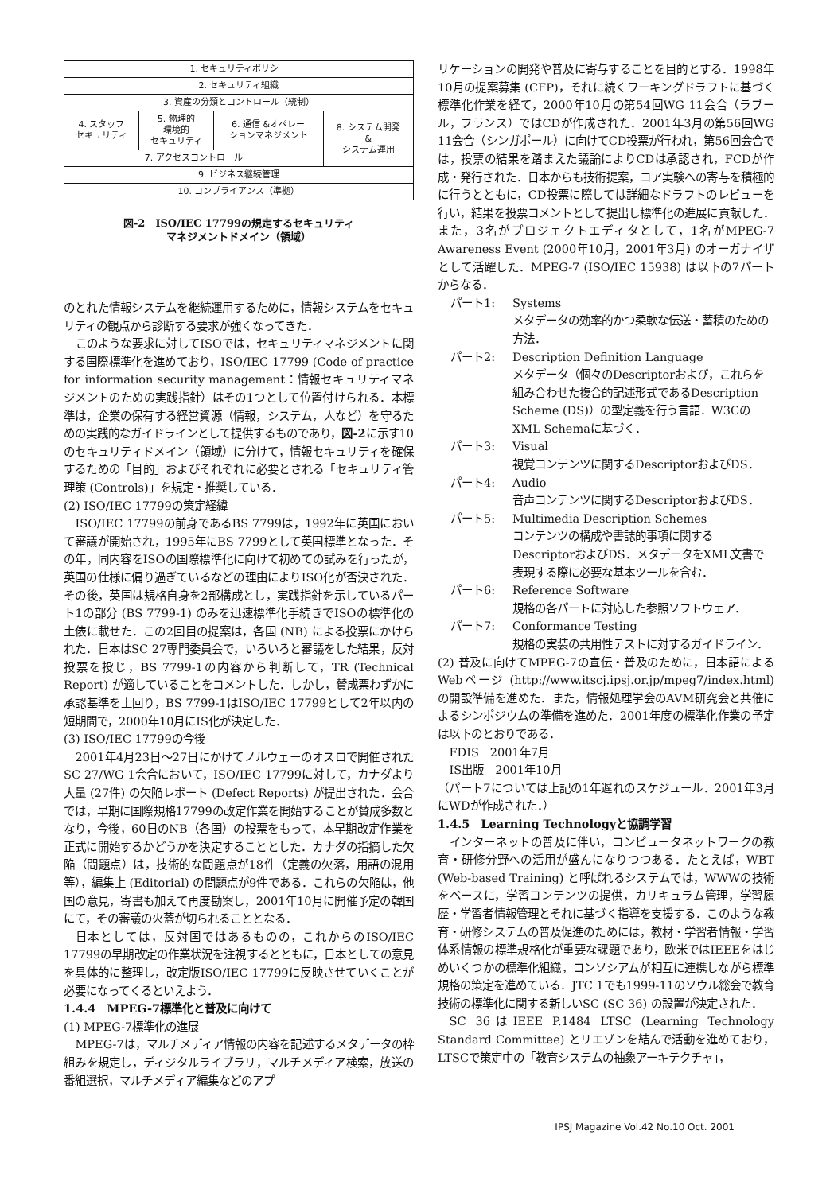| 1. セキュリティポリシー | | | |
| 2. セキュリティ組織 | | | |
| 3. 資産の分類とコントロール（統制） | | | |
| 4. スタッフ セキュリティ | 5. 物理的 環境的 セキュリティ | 6. 通信 &オペレー ションマネジメント | 8. システム開発 & システム運用 |
| 7. アクセスコントロール | | | |
| 9. ビジネス継続管理 | | | |
| 10. コンプライアンス（準拠） | | | |
図-2　ISO/IEC 17799の規定するセキュリティ
マネジメントドメイン（領域）
のとれた情報システムを継続運用するために，情報システムをセキュリティの観点から診断する要求が強くなってきた．
このような要求に対してISOでは，セキュリティマネジメントに関する国際標準化を進めており，ISO/IEC 17799 (Code of practice for information security management：情報セキュリティマネジメントのための実践指針）はその1つとして位置付けられる．本標準は，企業の保有する経営資源（情報，システム，人など）を守るための実践的なガイドラインとして提供するものであり，図-2に示す10のセキュリティドメイン（領域）に分けて，情報セキュリティを確保するための「目的」およびそれぞれに必要とされる「セキュリティ管理策 (Controls)」を規定・推奨している．
(2) ISO/IEC 17799の策定経緯
ISO/IEC 17799の前身であるBS 7799は，1992年に英国において審議が開始され，1995年にBS 7799として英国標準となった．その年，同内容をISOの国際標準化に向けて初めての試みを行ったが，英国の仕様に偏り過ぎているなどの理由によりISO化が否決された．その後，英国は規格自身を2部構成とし，実践指針を示しているパート1の部分 (BS 7799-1) のみを迅速標準化手続きでISOの標準化の土俵に載せた．この2回目の提案は，各国 (NB) による投票にかけられた．日本はSC 27専門委員会で，いろいろと審議をした結果，反対投票を投じ，BS 7799-1の内容から判断して，TR (Technical Report) が適していることをコメントした．しかし，賛成票わずかに承認基準を上回り，BS 7799-1はISO/IEC 17799として2年以内の短期間で，2000年10月にIS化が決定した．
(3) ISO/IEC 17799の今後
2001年4月23日〜27日にかけてノルウェーのオスロで開催されたSC 27/WG 1会合において，ISO/IEC 17799に対して，カナダより大量 (27件) の欠陥レポート (Defect Reports) が提出された．会合では，早期に国際規格17799の改定作業を開始することが賛成多数となり，今後，60日のNB（各国）の投票をもって，本早期改定作業を正式に開始するかどうかを決定することとした．カナダの指摘した欠陥（問題点）は，技術的な問題点が18件（定義の欠落，用語の混用等），編集上 (Editorial) の問題点が9件である．これらの欠陥は，他国の意見，寄書も加えて再度勘案し，2001年10月に開催予定の韓国にて，その審議の火蓋が切られることとなる．
日本としては，反対国ではあるものの，これからのISO/IEC 17799の早期改定の作業状況を注視するとともに，日本としての意見を具体的に整理し，改定版ISO/IEC 17799に反映させていくことが必要になってくるといえよう．
1.4.4　MPEG-7標準化と普及に向けて
(1) MPEG-7標準化の進展
MPEG-7は，マルチメディア情報の内容を記述するメタデータの枠組みを規定し，ディジタルライブラリ，マルチメディア検索，放送の番組選択，マルチメディア編集などのアプ
リケーションの開発や普及に寄与することを目的とする．1998年10月の提案募集 (CFP)，それに続くワーキングドラフトに基づく標準化作業を経て，2000年10月の第54回WG 11会合（ラブール，フランス）ではCDが作成された．2001年3月の第56回WG 11会合（シンガポール）に向けてCD投票が行われ，第56回会合では，投票の結果を踏まえた議論によりCDは承認され，FCDが作成・発行された．日本からも技術提案，コア実験への寄与を積極的に行うとともに，CD投票に際しては詳細なドラフトのレビューを行い，結果を投票コメントとして提出し標準化の進展に貢献した．また，3名がプロジェクトエディタとして，1名がMPEG-7 Awareness Event (2000年10月，2001年3月) のオーガナイザとして活躍した．MPEG-7 (ISO/IEC 15938) は以下の7パートからなる．
パート1: Systems
メタデータの効率的かつ柔軟な伝送・蓄積のための方法．
パート2: Description Definition Language
メタデータ（個々のDescriptorおよび，これらを組み合わせた複合的記述形式であるDescription Scheme (DS)）の型定義を行う言語．W3CのXML Schemaに基づく．
パート3: Visual
視覚コンテンツに関するDescriptorおよびDS．
パート4: Audio
音声コンテンツに関するDescriptorおよびDS．
パート5: Multimedia Description Schemes
コンテンツの構成や書誌的事項に関するDescriptorおよびDS．メタデータをXML文書で表現する際に必要な基本ツールを含む．
パート6: Reference Software
規格の各パートに対応した参照ソフトウェア．
パート7: Conformance Testing
規格の実装の共用性テストに対するガイドライン．
(2) 普及に向けてMPEG-7の宣伝・普及のために，日本語によるWebページ (http://www.itscj.ipsj.or.jp/mpeg7/index.html) の開設準備を進めた．また，情報処理学会のAVM研究会と共催によるシンポジウムの準備を進めた．2001年度の標準化作業の予定は以下のとおりである．
FDIS　2001年7月
IS出版　2001年10月
（パート7については上記の1年遅れのスケジュール．2001年3月にWDが作成された．）
1.4.5　Learning Technologyと協調学習
インターネットの普及に伴い，コンピュータネットワークの教育・研修分野への活用が盛んになりつつある．たとえば，WBT (Web-based Training) と呼ばれるシステムでは，WWWの技術をベースに，学習コンテンツの提供，カリキュラム管理，学習履歴・学習者情報管理とそれに基づく指導を支援する．このような教育・研修システムの普及促進のためには，教材・学習者情報・学習体系情報の標準規格化が重要な課題であり，欧米ではIEEEをはじめいくつかの標準化組織，コンソシアムが相互に連携しながら標準規格の策定を進めている．JTC 1でも1999-11のソウル総会で教育技術の標準化に関する新しいSC (SC 36) の設置が決定された．
SC 36はIEEE P.1484 LTSC (Learning Technology Standard Committee) とリエゾンを結んで活動を進めており，LTSCで策定中の「教育システムの抽象アーキテクチャ」，
IPSJ Magazine Vol.42 No.10 Oct. 2001